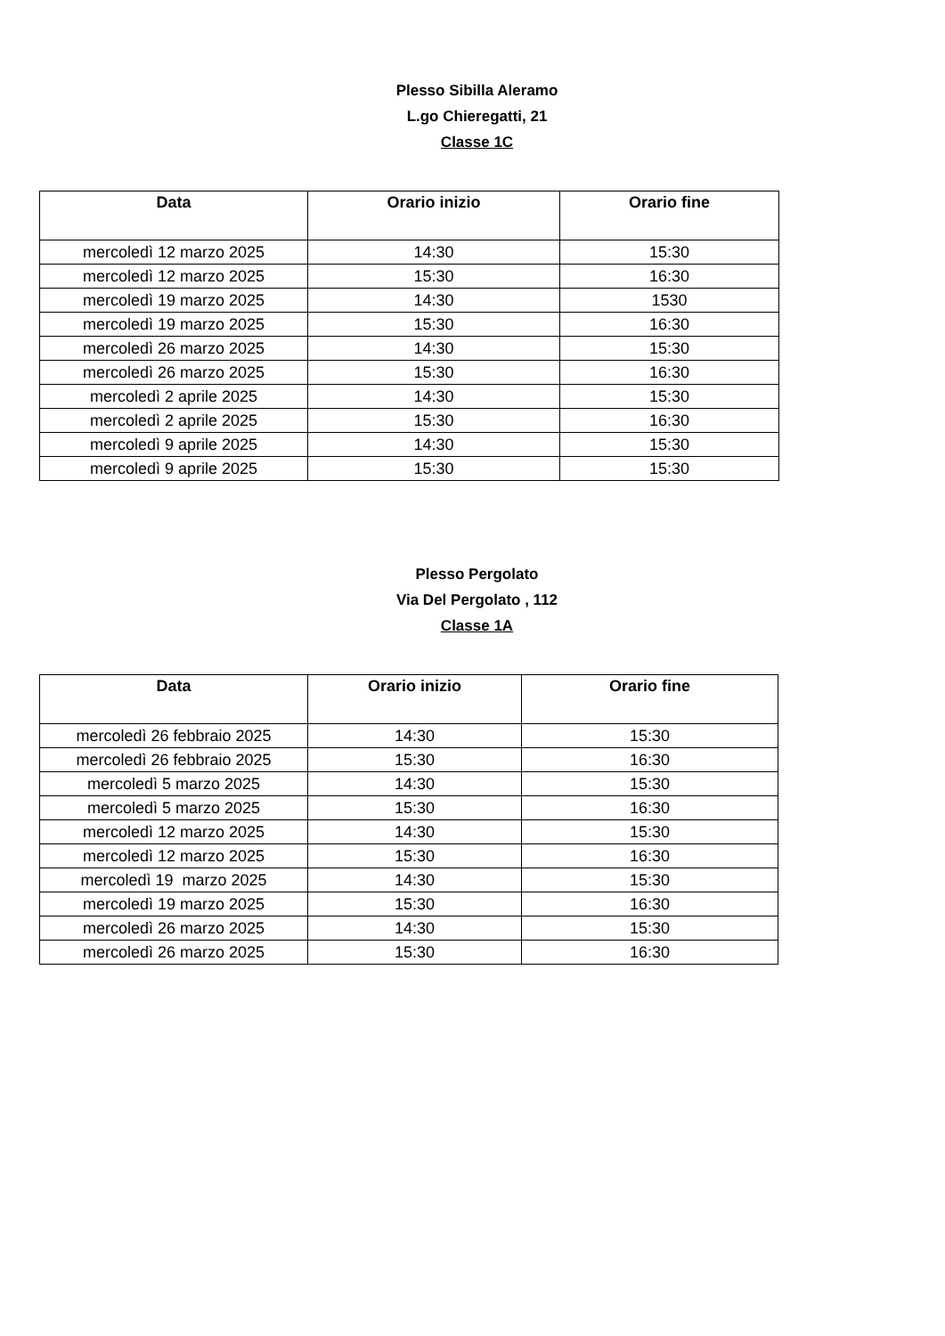Plesso Sibilla Aleramo
L.go Chieregatti, 21
Classe 1C
| Data | Orario inizio | Orario fine |
| --- | --- | --- |
| mercoledì 12 marzo 2025 | 14:30 | 15:30 |
| mercoledì 12 marzo 2025 | 15:30 | 16:30 |
| mercoledì 19 marzo 2025 | 14:30 | 1530 |
| mercoledì 19 marzo 2025 | 15:30 | 16:30 |
| mercoledì 26 marzo 2025 | 14:30 | 15:30 |
| mercoledì 26 marzo 2025 | 15:30 | 16:30 |
| mercoledì 2 aprile 2025 | 14:30 | 15:30 |
| mercoledì 2 aprile 2025 | 15:30 | 16:30 |
| mercoledì 9 aprile 2025 | 14:30 | 15:30 |
| mercoledì 9 aprile 2025 | 15:30 | 15:30 |
Plesso Pergolato
Via Del Pergolato , 112
Classe 1A
| Data | Orario inizio | Orario fine |
| --- | --- | --- |
| mercoledì 26 febbraio 2025 | 14:30 | 15:30 |
| mercoledì 26 febbraio 2025 | 15:30 | 16:30 |
| mercoledì 5 marzo 2025 | 14:30 | 15:30 |
| mercoledì 5 marzo 2025 | 15:30 | 16:30 |
| mercoledì 12 marzo 2025 | 14:30 | 15:30 |
| mercoledì 12 marzo 2025 | 15:30 | 16:30 |
| mercoledì 19 marzo 2025 | 14:30 | 15:30 |
| mercoledì 19 marzo 2025 | 15:30 | 16:30 |
| mercoledì 26 marzo 2025 | 14:30 | 15:30 |
| mercoledì 26 marzo 2025 | 15:30 | 16:30 |